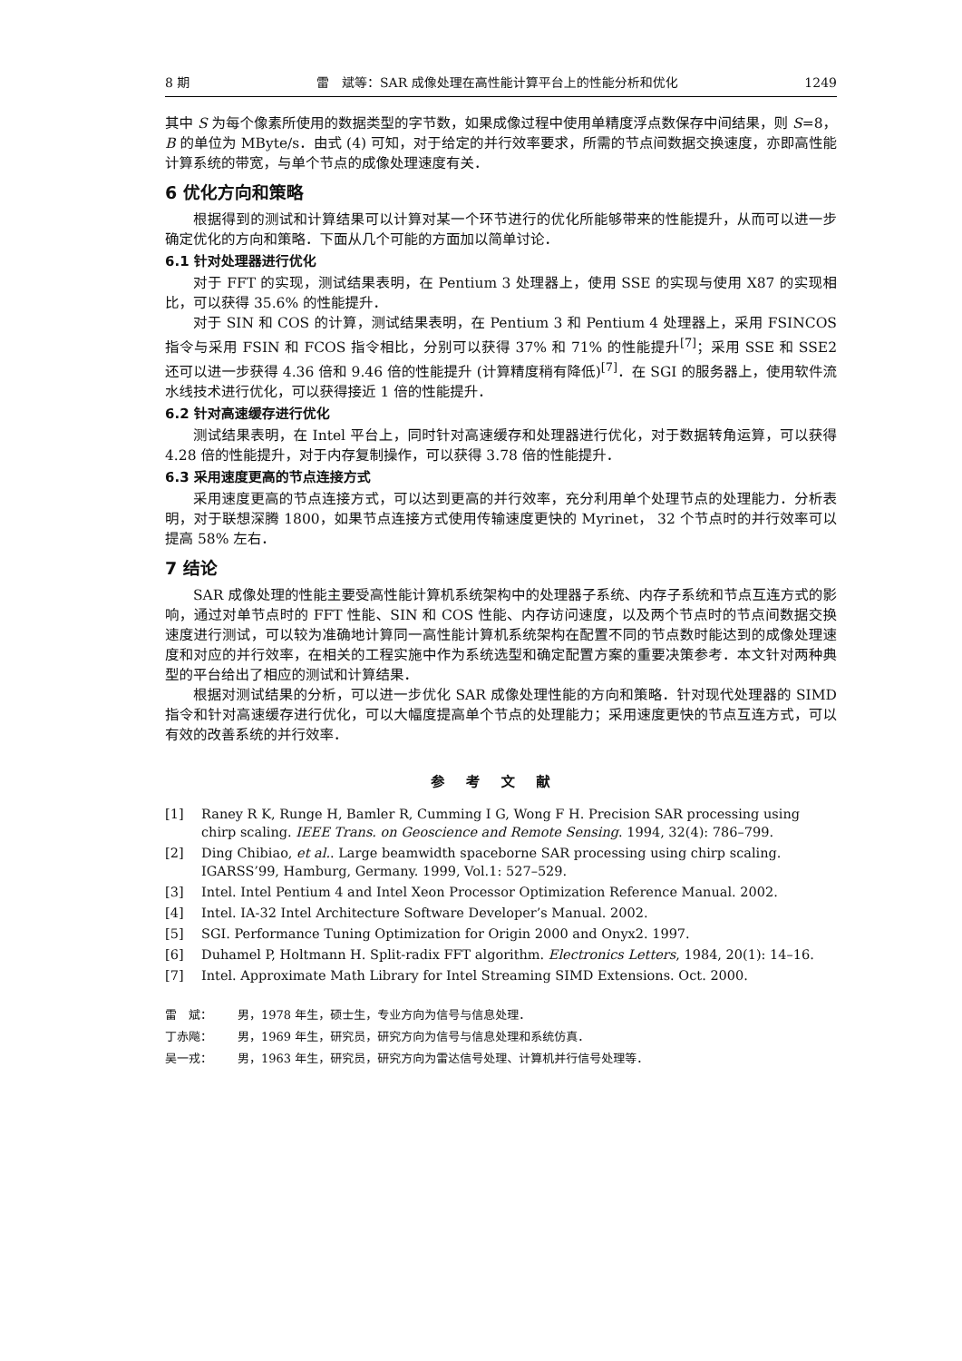8 期 雷　斌等：SAR 成像处理在高性能计算平台上的性能分析和优化 1249
其中 S 为每个像素所使用的数据类型的字节数，如果成像过程中使用单精度浮点数保存中间结果，则 S=8， B 的单位为 MByte/s．由式 (4) 可知，对于给定的并行效率要求，所需的节点间数据交换速度，亦即高性能计算系统的带宽，与单个节点的成像处理速度有关．
6 优化方向和策略
根据得到的测试和计算结果可以计算对某一个环节进行的优化所能够带来的性能提升，从而可以进一步确定优化的方向和策略．下面从几个可能的方面加以简单讨论．
6.1 针对处理器进行优化
对于 FFT 的实现，测试结果表明，在 Pentium 3 处理器上，使用 SSE 的实现与使用 X87 的实现相比，可以获得 35.6% 的性能提升．
对于 SIN 和 COS 的计算，测试结果表明，在 Pentium 3 和 Pentium 4 处理器上，采用 FSINCOS 指令与采用 FSIN 和 FCOS 指令相比，分别可以获得 37% 和 71% 的性能提升<sup>[7]</sup>；采用 SSE 和 SSE2 还可以进一步获得 4.36 倍和 9.46 倍的性能提升 (计算精度稍有降低)<sup>[7]</sup>．在 SGI 的服务器上，使用软件流水线技术进行优化，可以获得接近 1 倍的性能提升．
6.2 针对高速缓存进行优化
测试结果表明，在 Intel 平台上，同时针对高速缓存和处理器进行优化，对于数据转角运算，可以获得 4.28 倍的性能提升，对于内存复制操作，可以获得 3.78 倍的性能提升．
6.3 采用速度更高的节点连接方式
采用速度更高的节点连接方式，可以达到更高的并行效率，充分利用单个处理节点的处理能力．分析表明，对于联想深腾 1800，如果节点连接方式使用传输速度更快的 Myrinet， 32 个节点时的并行效率可以提高 58% 左右．
7 结论
SAR 成像处理的性能主要受高性能计算机系统架构中的处理器子系统、内存子系统和节点互连方式的影响，通过对单节点时的 FFT 性能、SIN 和 COS 性能、内存访问速度，以及两个节点时的节点间数据交换速度进行测试，可以较为准确地计算同一高性能计算机系统架构在配置不同的节点数时能达到的成像处理速度和对应的并行效率，在相关的工程实施中作为系统选型和确定配置方案的重要决策参考．本文针对两种典型的平台给出了相应的测试和计算结果．
根据对测试结果的分析，可以进一步优化 SAR 成像处理性能的方向和策略．针对现代处理器的 SIMD 指令和针对高速缓存进行优化，可以大幅度提高单个节点的处理能力；采用速度更快的节点互连方式，可以有效的改善系统的并行效率．
参考文献
[1] Raney R K, Runge H, Bamler R, Cumming I G, Wong F H. Precision SAR processing using chirp scaling. IEEE Trans. on Geoscience and Remote Sensing. 1994, 32(4): 786–799.
[2] Ding Chibiao, et al.. Large beamwidth spaceborne SAR processing using chirp scaling. IGARSS’99, Hamburg, Germany. 1999, Vol.1: 527–529.
[3] Intel. Intel Pentium 4 and Intel Xeon Processor Optimization Reference Manual. 2002.
[4] Intel. IA-32 Intel Architecture Software Developer’s Manual. 2002.
[5] SGI. Performance Tuning Optimization for Origin 2000 and Onyx2. 1997.
[6] Duhamel P, Holtmann H. Split-radix FFT algorithm. Electronics Letters, 1984, 20(1): 14–16.
[7] Intel. Approximate Math Library for Intel Streaming SIMD Extensions. Oct. 2000.
雷　斌： 男，1978 年生，硕士生，专业方向为信号与信息处理．
丁赤飚： 男，1969 年生，研究员，研究方向为信号与信息处理和系统仿真．
吴一戎： 男，1963 年生，研究员，研究方向为雷达信号处理、计算机并行信号处理等．